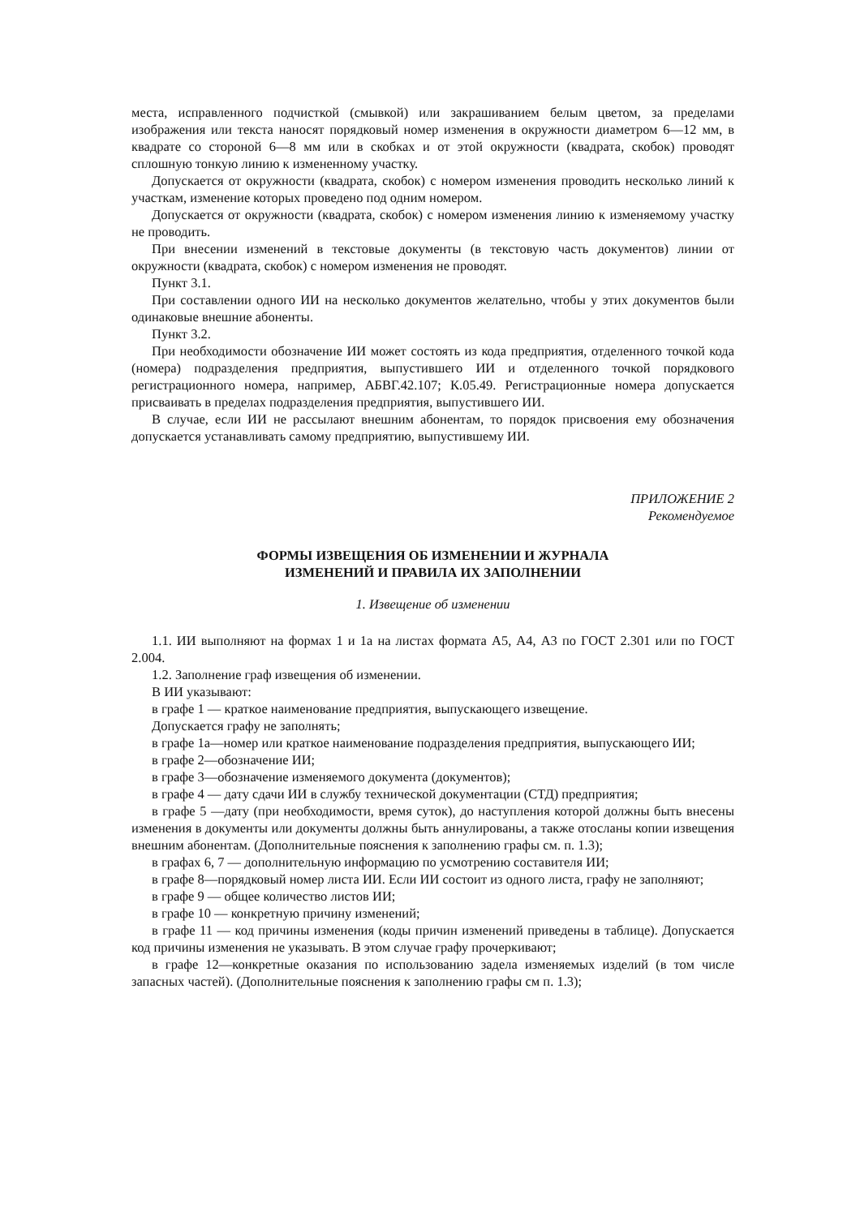места, исправленного подчисткой (смывкой) или закрашиванием белым цветом, за пределами изображения или текста наносят порядковый номер изменения в окружности диаметром 6—12 мм, в квадрате со стороной 6—8 мм или в скобках и от этой окружности (квадрата, скобок) проводят сплошную тонкую линию к измененному участку.
Допускается от окружности (квадрата, скобок) с номером изменения проводить несколько линий к участкам, изменение которых проведено под одним номером.
Допускается от окружности (квадрата, скобок) с номером изменения линию к изменяемому участку не проводить.
При внесении изменений в текстовые документы (в текстовую часть документов) линии от окружности (квадрата, скобок) с номером изменения не проводят.
Пункт 3.1.
При составлении одного ИИ на несколько документов желательно, чтобы у этих документов были одинаковые внешние абоненты.
Пункт 3.2.
При необходимости обозначение ИИ может состоять из кода предприятия, отделенного точкой кода (номера) подразделения предприятия, выпустившего ИИ и отделенного точкой порядкового регистрационного номера, например, АБВГ.42.107; К.05.49. Регистрационные номера допускается присваивать в пределах подразделения предприятия, выпустившего ИИ.
В случае, если ИИ не рассылают внешним абонентам, то порядок присвоения ему обозначения допускается устанавливать самому предприятию, выпустившему ИИ.
ПРИЛОЖЕНИЕ 2
Рекомендуемое
ФОРМЫ ИЗВЕЩЕНИЯ ОБ ИЗМЕНЕНИИ И ЖУРНАЛА
ИЗМЕНЕНИЙ И ПРАВИЛА ИХ ЗАПОЛНЕНИИ
1. Извещение об изменении
1.1. ИИ выполняют на формах 1 и 1а на листах формата А5, А4, A3 по ГОСТ 2.301 или по ГОСТ 2.004.
1.2. Заполнение граф извещения об изменении.
В ИИ указывают:
в графе 1 — краткое наименование предприятия, выпускающего извещение.
Допускается графу не заполнять;
в графе 1а—номер или краткое наименование подразделения предприятия, выпускающего ИИ;
в графе 2—обозначение ИИ;
в графе 3—обозначение изменяемого документа (документов);
в графе 4 — дату сдачи ИИ в службу технической документации (СТД) предприятия;
в графе 5 —дату (при необходимости, время суток), до наступления которой должны быть внесены изменения в документы или документы должны быть аннулированы, а также отосланы копии извещения внешним абонентам. (Дополнительные пояснения к заполнению графы см. п. 1.3);
в графах 6, 7 — дополнительную информацию по усмотрению составителя ИИ;
в графе 8—порядковый номер листа ИИ. Если ИИ состоит из одного листа, графу не заполняют;
в графе 9 — общее количество листов ИИ;
в графе 10 — конкретную причину изменений;
в графе 11 — код причины изменения (коды причин изменений приведены в таблице). Допускается код причины изменения не указывать. В этом случае графу прочеркивают;
в графе 12—конкретные оказания по использованию задела изменяемых изделий (в том числе запасных частей). (Дополнительные пояснения к заполнению графы см п. 1.3);